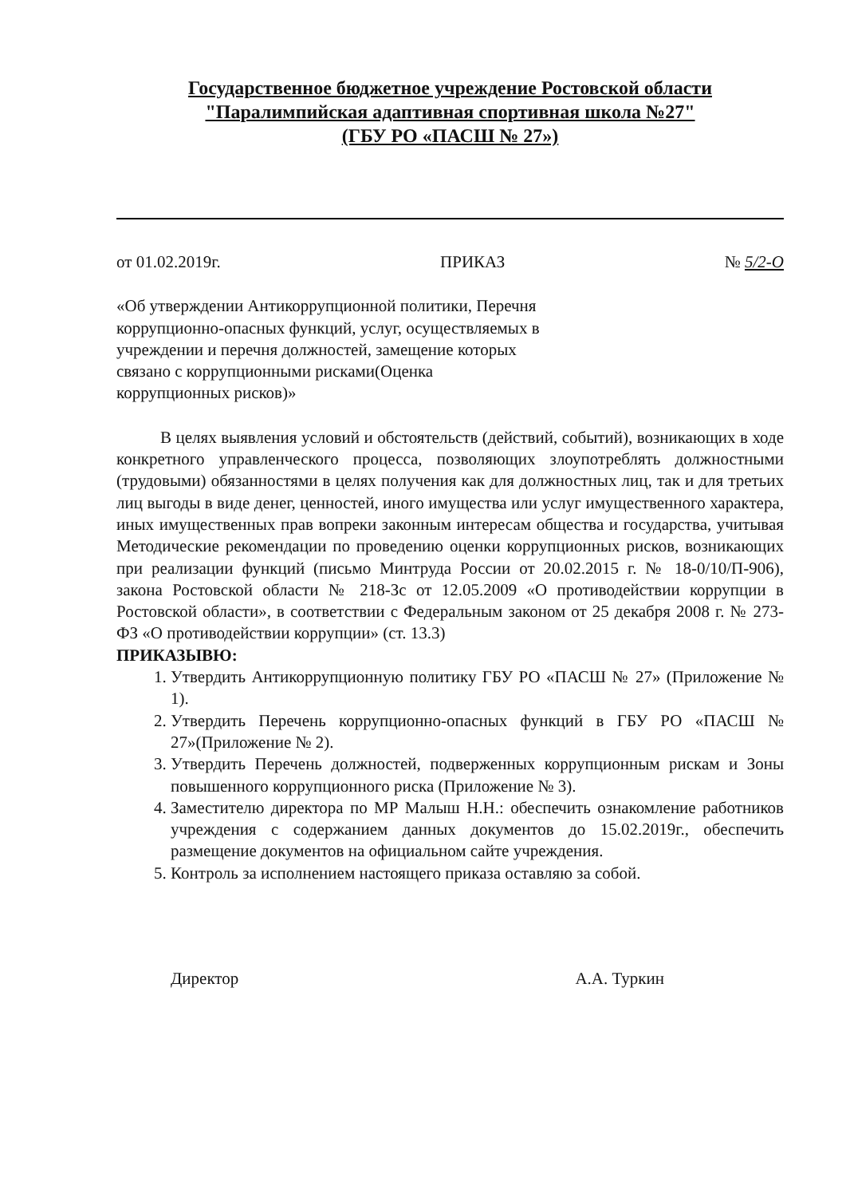Государственное бюджетное учреждение Ростовской области
"Паралимпийская адаптивная спортивная школа №27"
(ГБУ РО «ПАСШ № 27»)
от 01.02.2019г. ПРИКАЗ № 5/2-О
«Об утверждении Антикоррупционной политики, Перечня коррупционно-опасных функций, услуг, осуществляемых в учреждении и перечня должностей, замещение которых связано с коррупционными рисками(Оценка коррупционных рисков)»
В целях выявления условий и обстоятельств (действий, событий), возникающих в ходе конкретного управленческого процесса, позволяющих злоупотреблять должностными (трудовыми) обязанностями в целях получения как для должностных лиц, так и для третьих лиц выгоды в виде денег, ценностей, иного имущества или услуг имущественного характера, иных имущественных прав вопреки законным интересам общества и государства, учитывая Методические рекомендации по проведению оценки коррупционных рисков, возникающих при реализации функций (письмо Минтруда России от 20.02.2015 г. № 18-0/10/П-906), закона Ростовской области № 218-Зс от 12.05.2009 «О противодействии коррупции в Ростовской области», в соответствии с Федеральным законом от 25 декабря 2008 г. № 273-ФЗ «О противодействии коррупции» (ст. 13.3)
ПРИКАЗЫВЮ:
1. Утвердить Антикоррупционную политику ГБУ РО «ПАСШ № 27» (Приложение № 1).
2. Утвердить Перечень коррупционно-опасных функций в ГБУ РО «ПАСШ № 27»(Приложение № 2).
3. Утвердить Перечень должностей, подверженных коррупционным рискам и Зоны повышенного коррупционного риска (Приложение № 3).
4. Заместителю директора по МР Малыш Н.Н.: обеспечить ознакомление работников учреждения с содержанием данных документов до 15.02.2019г., обеспечить размещение документов на официальном сайте учреждения.
5. Контроль за исполнением настоящего приказа оставляю за собой.
Директор А.А. Туркин